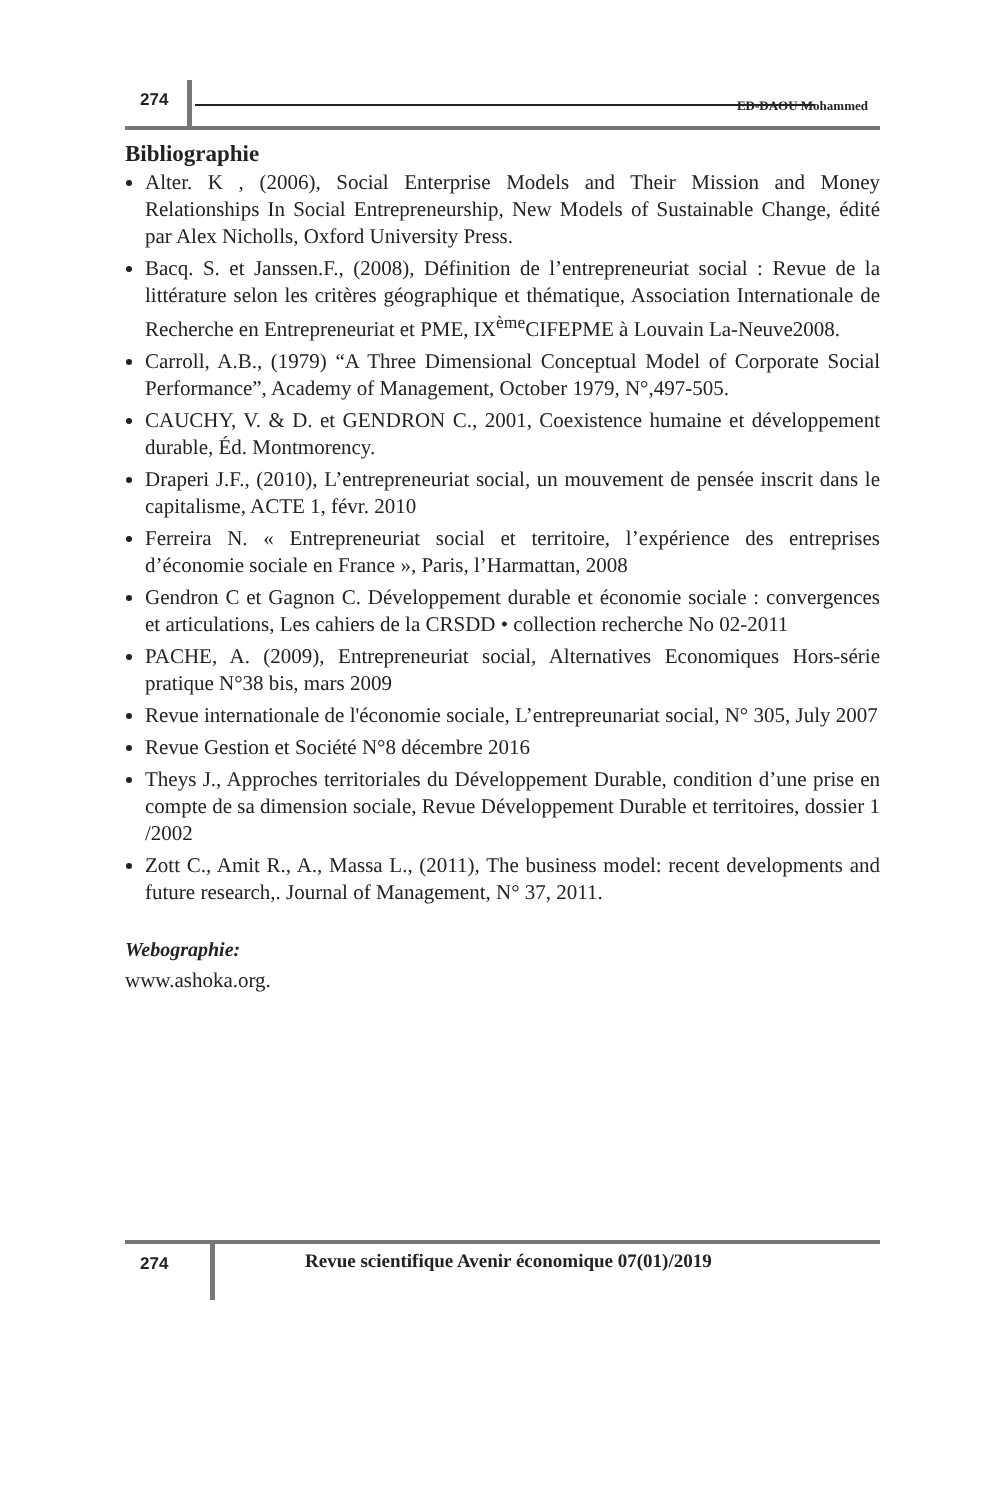274 ED-DAOU Mohammed
Bibliographie
Alter. K , (2006), Social Enterprise Models and Their Mission and Money Relationships In Social Entrepreneurship, New Models of Sustainable Change, édité par Alex Nicholls, Oxford University Press.
Bacq. S. et Janssen.F., (2008), Définition de l’entrepreneuriat social : Revue de la littérature selon les critères géographique et thématique, Association Internationale de Recherche en Entrepreneuriat et PME, IX<sup>ème</sup>CIFEPME à Louvain La-Neuve2008.
Carroll, A.B., (1979) “A Three Dimensional Conceptual Model of Corporate Social Performance”, Academy of Management, October 1979, N°,497-505.
CAUCHY, V. & D. et GENDRON C., 2001, Coexistence humaine et développement durable, Éd. Montmorency.
Draperi J.F., (2010), L’entrepreneuriat social, un mouvement de pensée inscrit dans le capitalisme, ACTE 1, févr. 2010
Ferreira N. « Entrepreneuriat social et territoire, l’expérience des entreprises d’économie sociale en France », Paris, l’Harmattan, 2008
Gendron C et Gagnon C. Développement durable et économie sociale : convergences et articulations, Les cahiers de la CRSDD • collection recherche No 02-2011
PACHE, A. (2009), Entrepreneuriat social, Alternatives Economiques Hors-série pratique N°38 bis, mars 2009
Revue internationale de l'économie sociale, L’entrepreunariat social, N° 305, July 2007
Revue Gestion et Société N°8 décembre 2016
Theys J., Approches territoriales du Développement Durable, condition d’une prise en compte de sa dimension sociale, Revue Développement Durable et territoires, dossier 1 /2002
Zott C., Amit R., A., Massa L., (2011), The business model: recent developments and future research,. Journal of Management, N° 37, 2011.
Webographie:
www.ashoka.org.
274
Revue scientifique Avenir économique 07(01)/2019